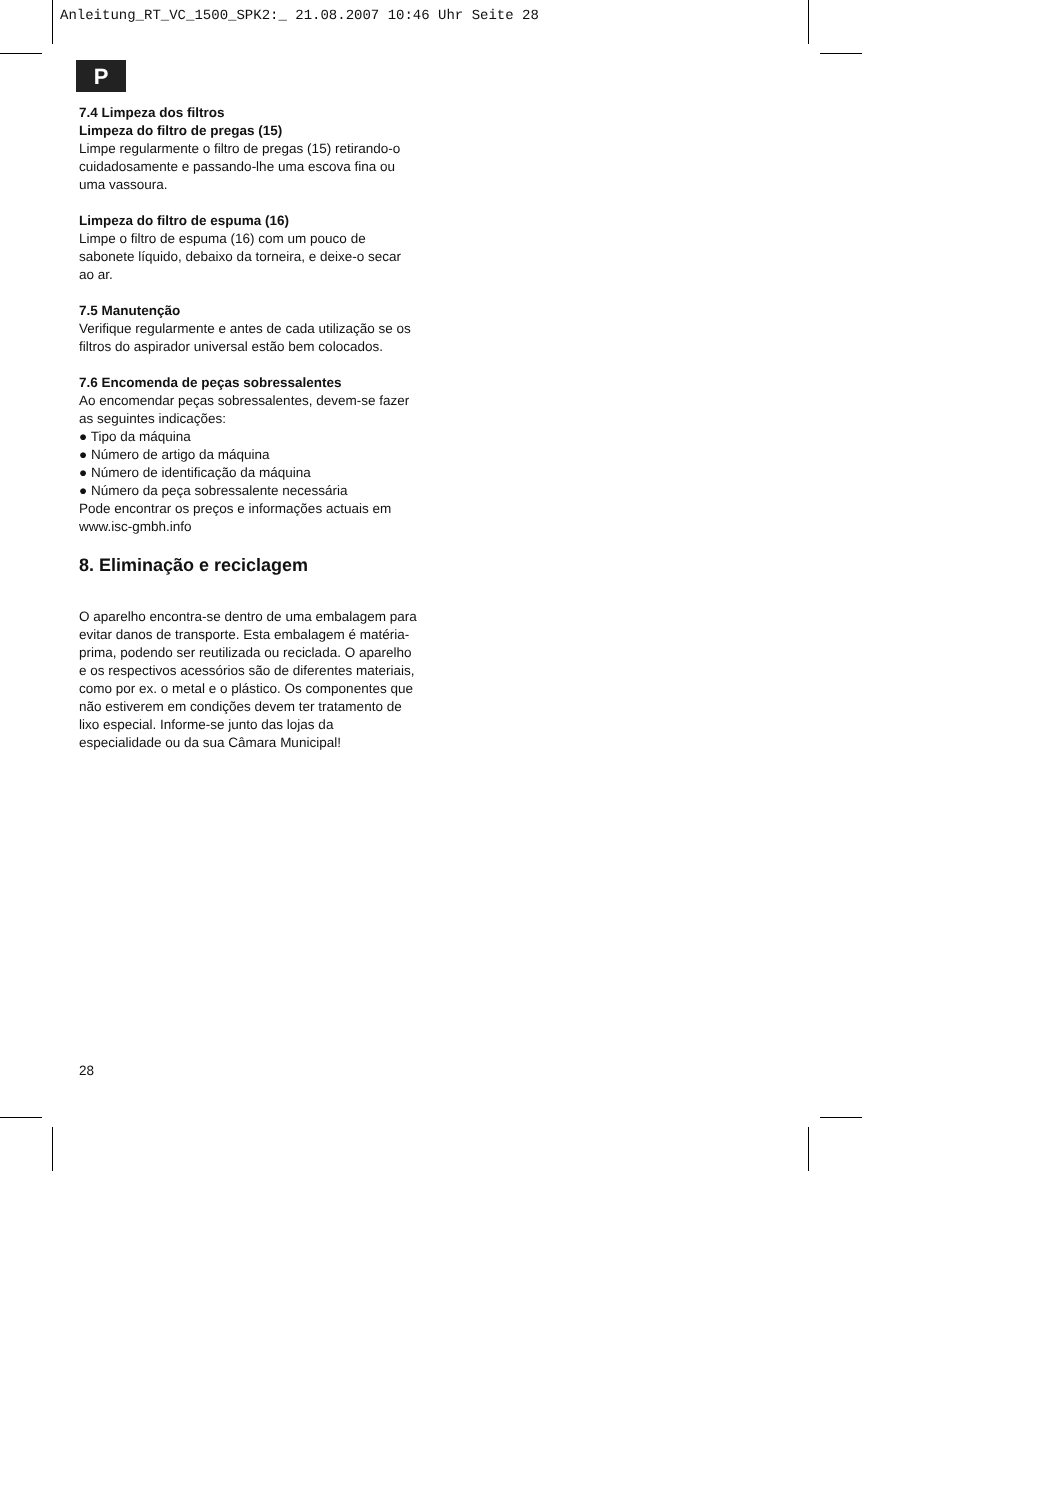Anleitung_RT_VC_1500_SPK2:_ 21.08.2007 10:46 Uhr Seite 28
P
7.4 Limpeza dos filtros
Limpeza do filtro de pregas (15)
Limpe regularmente o filtro de pregas (15) retirando-o cuidadosamente e passando-lhe uma escova fina ou uma vassoura.
Limpeza do filtro de espuma (16)
Limpe o filtro de espuma (16) com um pouco de sabonete líquido, debaixo da torneira, e deixe-o secar ao ar.
7.5 Manutenção
Verifique regularmente e antes de cada utilização se os filtros do aspirador universal estão bem colocados.
7.6 Encomenda de peças sobressalentes
Ao encomendar peças sobressalentes, devem-se fazer as seguintes indicações:
● Tipo da máquina
● Número de artigo da máquina
● Número de identificação da máquina
● Número da peça sobressalente necessária
Pode encontrar os preços e informações actuais em www.isc-gmbh.info
8. Eliminação e reciclagem
O aparelho encontra-se dentro de uma embalagem para evitar danos de transporte. Esta embalagem é matéria-prima, podendo ser reutilizada ou reciclada. O aparelho e os respectivos acessórios são de diferentes materiais, como por ex. o metal e o plástico. Os componentes que não estiverem em condições devem ter tratamento de lixo especial. Informe-se junto das lojas da especialidade ou da sua Câmara Municipal!
28